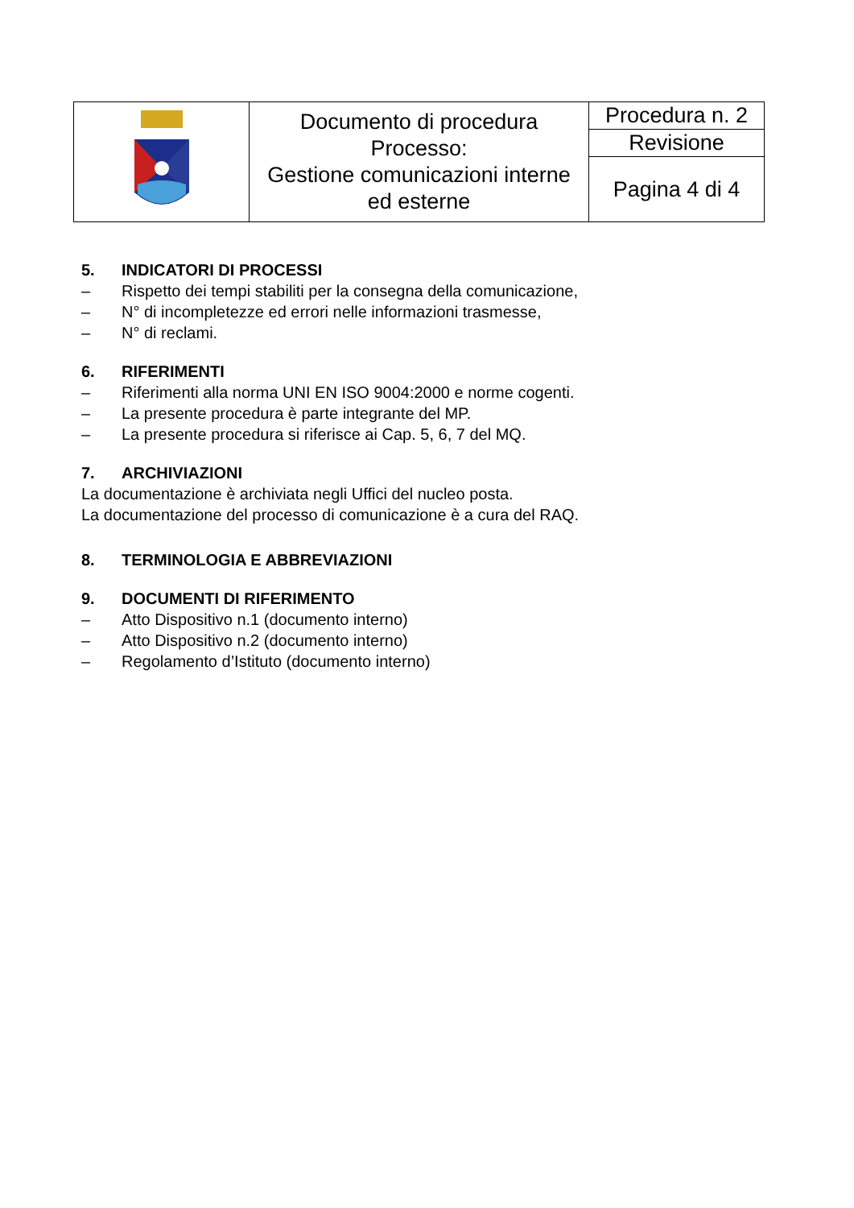| | Documento di procedura Processo: Gestione comunicazioni interne ed esterne | Procedura n. 2 |
| | | Revisione |
| | | Pagina 4 di 4 |
5. INDICATORI DI PROCESSI
– Rispetto dei tempi stabiliti per la consegna della comunicazione,
– N° di incompletezze ed errori nelle informazioni trasmesse,
– N° di reclami.
6. RIFERIMENTI
– Riferimenti alla norma UNI EN ISO 9004:2000 e norme cogenti.
– La presente procedura è parte integrante del MP.
– La presente procedura si riferisce ai Cap. 5, 6, 7 del MQ.
7. ARCHIVIAZIONI
La documentazione è archiviata negli Uffici del nucleo posta.
La documentazione del processo di comunicazione è a cura del RAQ.
8. TERMINOLOGIA E ABBREVIAZIONI
9. DOCUMENTI DI RIFERIMENTO
– Atto Dispositivo n.1 (documento interno)
– Atto Dispositivo n.2 (documento interno)
– Regolamento d’Istituto (documento interno)